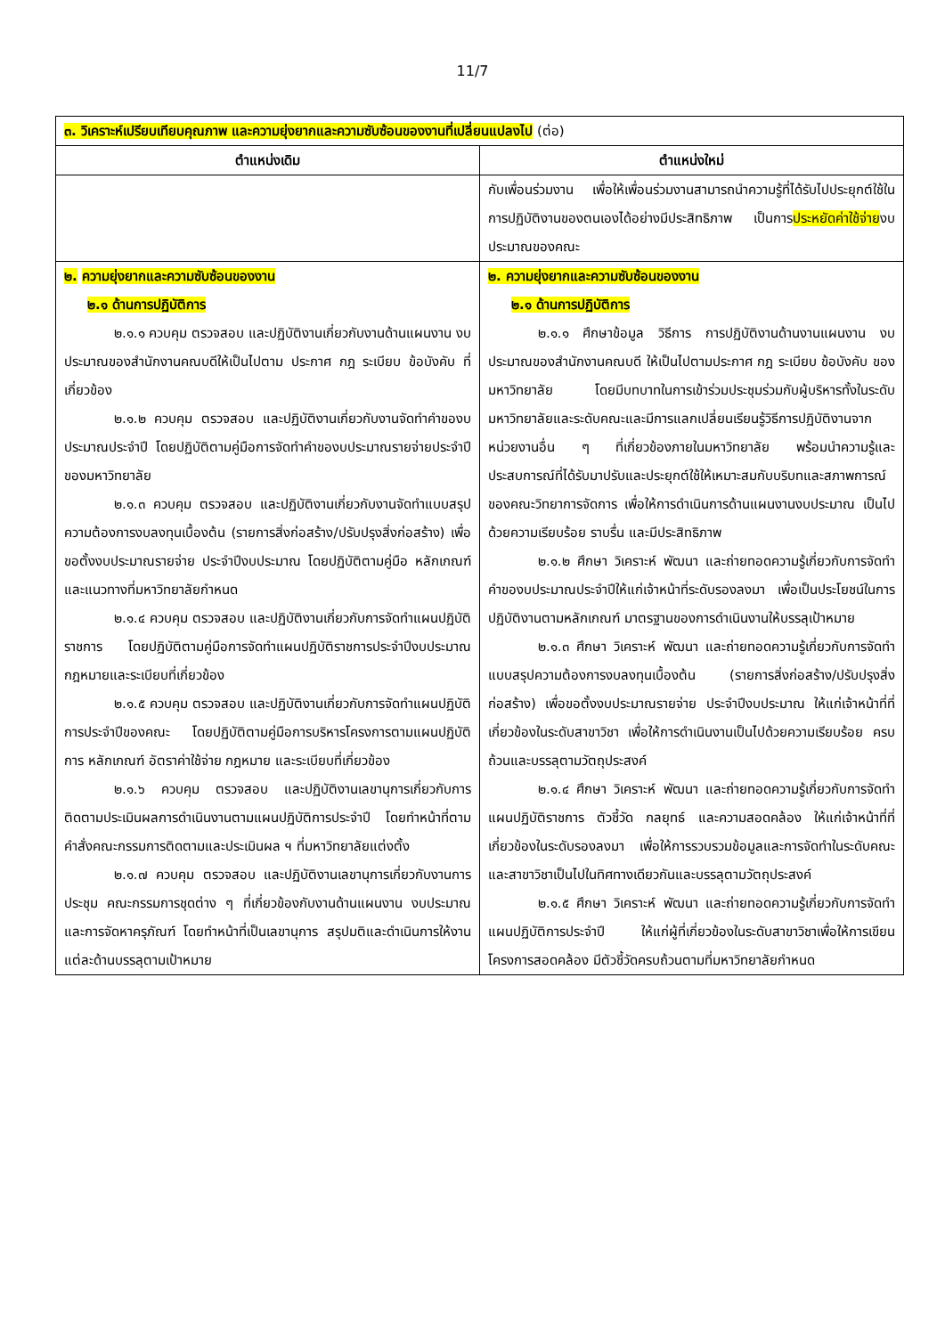11/7
| ๓. วิเคราะห์เปรียบเทียบคุณภาพ และความยุ่งยากและความซับซ้อนของงานที่เปลี่ยนแปลงไป (ต่อ) | |
| ตำแหน่งเดิม | ตำแหน่งใหม่ |
| | กับเพื่อนร่วมงาน เพื่อให้เพื่อนร่วมงานสามารถนำความรู้ที่ได้รับไปประยุกต์ใช้ในการปฏิบัติงานของตนเองได้อย่างมีประสิทธิภาพ เป็นการ ประหยัดค่าใช้จ่าย งบประมาณของคณะ |
| ๒. ความยุ่งยากและความซับซ้อนของงาน ๒.๑ ด้านการปฏิบัติการ ๒.๑.๑ ควบคุม ตรวจสอบ และปฏิบัติงานเกี่ยวกับงานด้านแผนงาน งบประมาณของสำนักงานคณบดีให้เป็นไปตาม ประกาศ กฎ ระเบียบ ข้อบังคับ ที่เกี่ยวข้อง ๒.๑.๒ ควบคุม ตรวจสอบ และปฏิบัติงานเกี่ยวกับงานจัดทำคำของบประมาณประจำปี โดยปฏิบัติตามคู่มือการจัดทำคำของบประมาณรายจ่ายประจำปีของมหาวิทยาลัย ๒.๑.๓ ควบคุม ตรวจสอบ และปฏิบัติงานเกี่ยวกับงานจัดทำแบบสรุปความต้องการงบลงทุนเบื้องต้น (รายการสิ่งก่อสร้าง/ปรับปรุงสิ่งก่อสร้าง) เพื่อขอตั้งงบประมาณรายจ่าย ประจำปีงบประมาณ โดยปฏิบัติตามคู่มือ หลักเกณฑ์และแนวทางที่มหาวิทยาลัยกำหนด ๒.๑.๔ ควบคุม ตรวจสอบ และปฏิบัติงานเกี่ยวกับการจัดทำแผนปฏิบัติราชการ โดยปฏิบัติตามคู่มือการจัดทำแผนปฏิบัติราชการประจำปีงบประมาณ กฎหมายและระเบียบที่เกี่ยวข้อง ๒.๑.๕ ควบคุม ตรวจสอบ และปฏิบัติงานเกี่ยวกับการจัดทำแผนปฏิบัติการประจำปีของคณะ โดยปฏิบัติตามคู่มือการบริหารโครงการตามแผนปฏิบัติการ หลักเกณฑ์ อัตราค่าใช้จ่าย กฎหมาย และระเบียบที่เกี่ยวข้อง ๒.๑.๖ ควบคุม ตรวจสอบ และปฏิบัติงานเลขานุการเกี่ยวกับการติดตามประเมินผลการดำเนินงานตามแผนปฏิบัติการประจำปี โดยทำหน้าที่ตามคำสั่งคณะกรรมการติดตามและประเมินผล ฯ ที่มหาวิทยาลัยแต่งตั้ง ๒.๑.๗ ควบคุม ตรวจสอบ และปฏิบัติงานเลขานุการเกี่ยวกับงานการประชุม คณะกรรมการชุดต่าง ๆ ที่เกี่ยวข้องกับงานด้านแผนงาน งบประมาณ และการจัดหาครุภัณฑ์ โดยทำหน้าที่เป็นเลขานุการ สรุปมติและดำเนินการให้งานแต่ละด้านบรรลุตามเป้าหมาย | ๒. ความยุ่งยากและความซับซ้อนของงาน ๒.๑ ด้านการปฏิบัติการ ๒.๑.๑ ศึกษาข้อมูล วิธีการ การปฏิบัติงานด้านงานแผนงาน งบประมาณของสำนักงานคณบดี ให้เป็นไปตามประกาศ กฎ ระเบียบ ข้อบังคับ ของมหาวิทยาลัย โดยมีบทบาทในการเข้าร่วมประชุมร่วมกับผู้บริหารทั้งในระดับมหาวิทยาลัยและระดับคณะและมีการแลกเปลี่ยนเรียนรู้วิธีการปฏิบัติงานจากหน่วยงานอื่น ๆ ที่เกี่ยวข้องภายในมหาวิทยาลัย พร้อมนำความรู้และประสบการณ์ที่ได้รับมาปรับและประยุกต์ใช้ให้เหมาะสมกับบริบทและสภาพการณ์ของคณะวิทยาการจัดการ เพื่อให้การดำเนินการด้านแผนงานงบประมาณ เป็นไปด้วยความเรียบร้อย ราบรื่น และมีประสิทธิภาพ ๒.๑.๒ ศึกษา วิเคราะห์ พัฒนา และถ่ายทอดความรู้เกี่ยวกับการจัดทำคำของบประมาณประจำปีให้แก่เจ้าหน้าที่ระดับรองลงมา เพื่อเป็นประโยชน์ในการปฏิบัติงานตามหลักเกณฑ์ มาตรฐานของการดำเนินงานให้บรรลุเป้าหมาย ๒.๑.๓ ศึกษา วิเคราะห์ พัฒนา และถ่ายทอดความรู้เกี่ยวกับการจัดทำแบบสรุปความต้องการงบลงทุนเบื้องต้น (รายการสิ่งก่อสร้าง/ปรับปรุงสิ่งก่อสร้าง) เพื่อขอตั้งงบประมาณรายจ่าย ประจำปีงบประมาณ ให้แก่เจ้าหน้าที่ที่เกี่ยวข้องในระดับสาขาวิชา เพื่อให้การดำเนินงานเป็นไปด้วยความเรียบร้อย ครบถ้วนและบรรลุตามวัตถุประสงค์ ๒.๑.๔ ศึกษา วิเคราะห์ พัฒนา และถ่ายทอดความรู้เกี่ยวกับการจัดทำแผนปฏิบัติราชการ ตัวชี้วัด กลยุทธ์ และความสอดคล้อง ให้แก่เจ้าหน้าที่ที่เกี่ยวข้องในระดับรองลงมา เพื่อให้การรวบรวมข้อมูลและการจัดทำในระดับคณะและสาขาวิชาเป็นไปในทิศทางเดียวกันและบรรลุตามวัตถุประสงค์ ๒.๑.๕ ศึกษา วิเคราะห์ พัฒนา และถ่ายทอดความรู้เกี่ยวกับการจัดทำแผนปฏิบัติการประจำปี ให้แก่ผู้ที่เกี่ยวข้องในระดับสาขาวิชาเพื่อให้การเขียนโครงการสอดคล้อง มีตัวชี้วัดครบถ้วนตามที่มหาวิทยาลัยกำหนด |